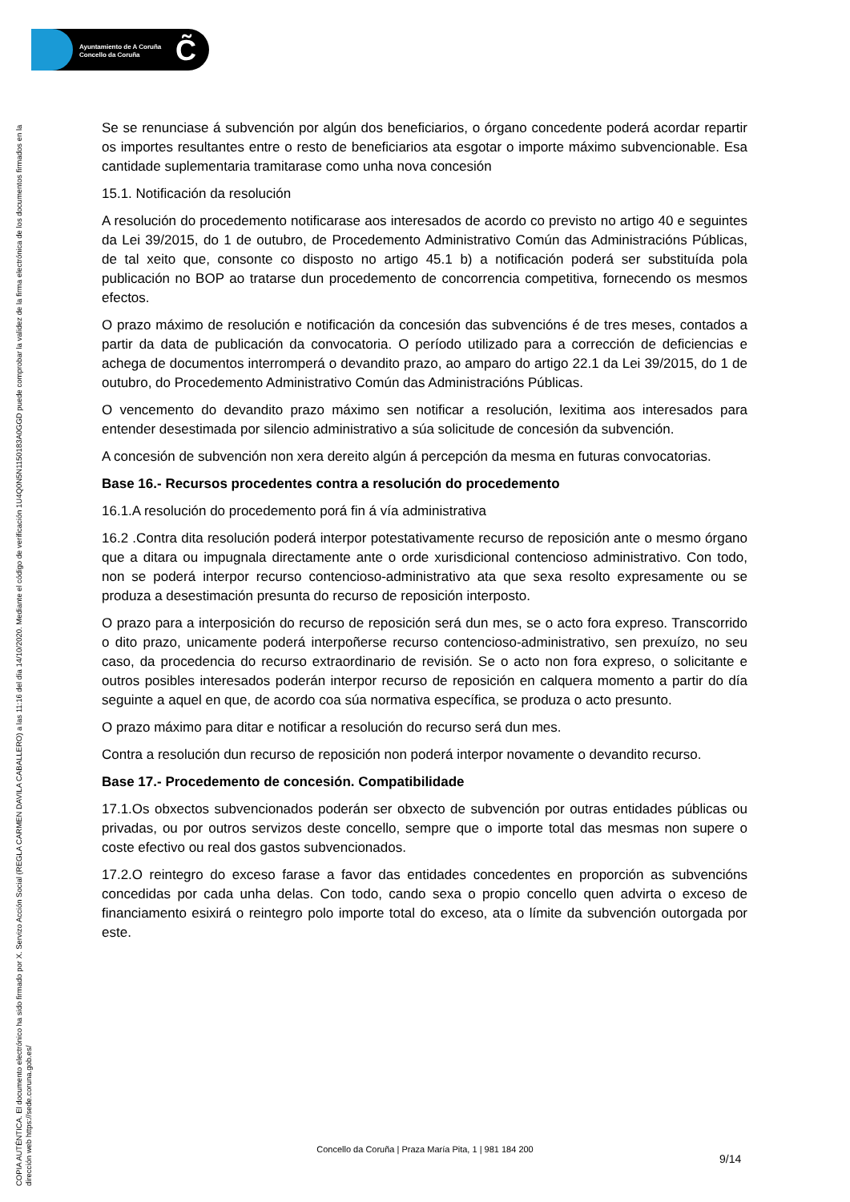Ayuntamiento de A Coruña
Concello da Coruña
C̃
COPIA AUTÉNTICA. El documento electrónico ha sido firmado por X. Servizo Acción Social (REGLA CARMEN DAVILA CABALLERO) a las 11:16 del día 14/10/2020. Mediante el código de verificación 1U4Q0N5N1150183A0GGD puede comprobar la validez de la firma electrónica de los documentos firmados en la dirección web https://sede.coruna.gob.es/
Se se renunciase á subvención por algún dos beneficiarios, o órgano concedente poderá acordar repartir os importes resultantes entre o resto de beneficiarios ata esgotar o importe máximo subvencionable. Esa cantidade suplementaria tramitarase como unha nova concesión
15.1. Notificación da resolución
A resolución do procedemento notificarase aos interesados de acordo co previsto no artigo 40 e seguintes da Lei 39/2015, do 1 de outubro, de Procedemento Administrativo Común das Administracións Públicas, de tal xeito que, consonte co disposto no artigo 45.1 b) a notificación poderá ser substituída pola publicación no BOP ao tratarse dun procedemento de concorrencia competitiva, fornecendo os mesmos efectos.
O prazo máximo de resolución e notificación da concesión das subvencións é de tres meses, contados a partir da data de publicación da convocatoria. O período utilizado para a corrección de deficiencias e achega de documentos interromperá o devandito prazo, ao amparo do artigo 22.1 da Lei 39/2015, do 1 de outubro, do Procedemento Administrativo Común das Administracións Públicas.
O vencemento do devandito prazo máximo sen notificar a resolución, lexitima aos interesados para entender desestimada por silencio administrativo a súa solicitude de concesión da subvención.
A concesión de subvención non xera dereito algún á percepción da mesma en futuras convocatorias.
Base 16.- Recursos procedentes contra a resolución do procedemento
16.1.A resolución do procedemento porá fin á vía administrativa
16.2 .Contra dita resolución poderá interpor potestativamente recurso de reposición ante o mesmo órgano que a ditara ou impugnala directamente ante o orde xurisdicional contencioso administrativo. Con todo, non se poderá interpor recurso contencioso-administrativo ata que sexa resolto expresamente ou se produza a desestimación presunta do recurso de reposición interposto.
O prazo para a interposición do recurso de reposición será dun mes, se o acto fora expreso. Transcorrido o dito prazo, unicamente poderá interpoñerse recurso contencioso-administrativo, sen prexuízo, no seu caso, da procedencia do recurso extraordinario de revisión. Se o acto non fora expreso, o solicitante e outros posibles interesados poderán interpor recurso de reposición en calquera momento a partir do día seguinte a aquel en que, de acordo coa súa normativa específica, se produza o acto presunto.
O prazo máximo para ditar e notificar a resolución do recurso será dun mes.
Contra a resolución dun recurso de reposición non poderá interpor novamente o devandito recurso.
Base 17.- Procedemento de concesión. Compatibilidade
17.1.Os obxectos subvencionados poderán ser obxecto de subvención por outras entidades públicas ou privadas, ou por outros servizos deste concello, sempre que o importe total das mesmas non supere o coste efectivo ou real dos gastos subvencionados.
17.2.O reintegro do exceso farase a favor das entidades concedentes en proporción as subvencións concedidas por cada unha delas. Con todo, cando sexa o propio concello quen advirta o exceso de financiamento esixirá o reintegro polo importe total do exceso, ata o límite da subvención outorgada por este.
Concello da Coruña | Praza María Pita, 1 | 981 184 200
9/14